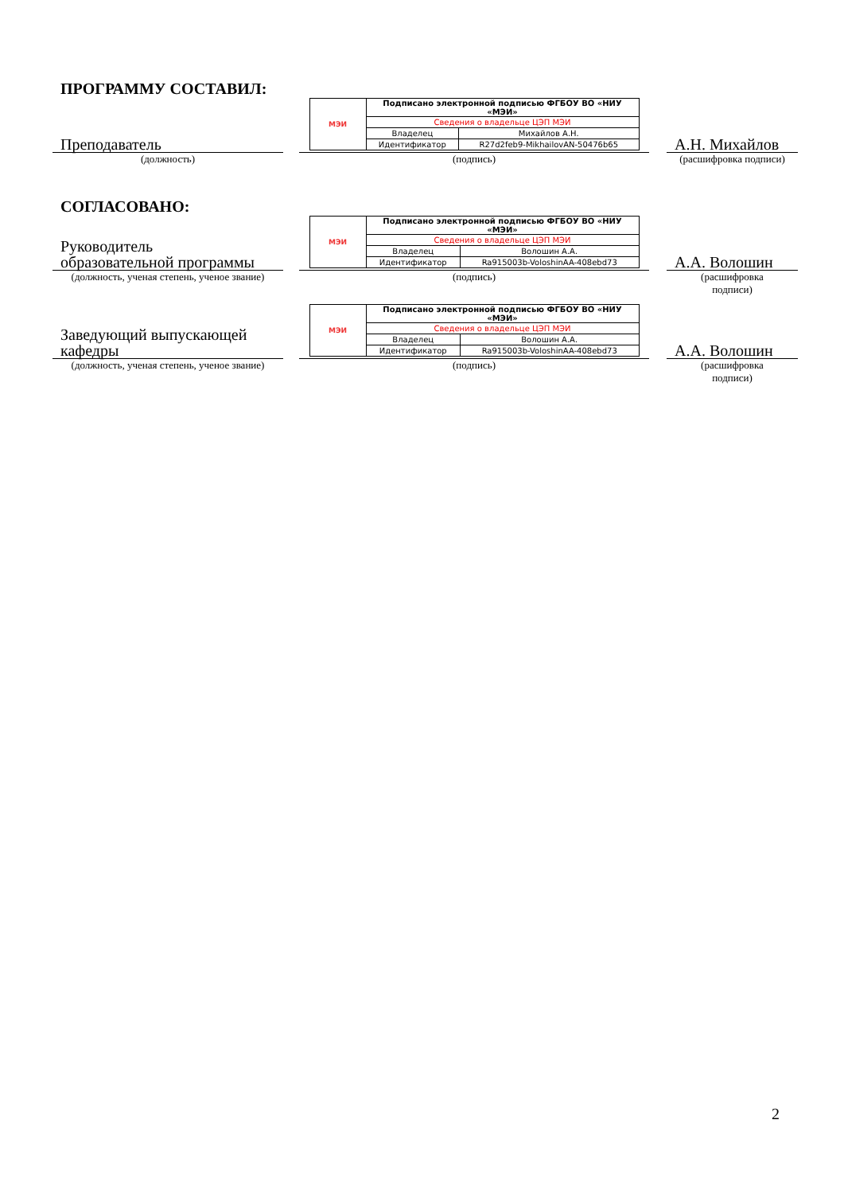ПРОГРАММУ СОСТАВИЛ:
Преподаватель
| МЭИ | Подписано электронной подписью ФГБОУ ВО «НИУ «МЭИ» | |
| | Сведения о владельце ЦЭП МЭИ | |
| | Владелец | Михайлов А.Н. |
| | Идентификатор | R27d2feb9-MikhailovAN-50476b65 |
А.Н. Михайлов
(должность)
(подпись)
(расшифровка подписи)
СОГЛАСОВАНО:
Руководитель
образовательной программы
| МЭИ | Подписано электронной подписью ФГБОУ ВО «НИУ «МЭИ» | |
| | Сведения о владельце ЦЭП МЭИ | |
| | Владелец | Волошин А.А. |
| | Идентификатор | Ra915003b-VoloshinAA-408ebd73 |
А.А. Волошин
(должность, ученая степень, ученое звание)
(подпись) (расшифровка
подписи)
Заведующий выпускающей
кафедры
| МЭИ | Подписано электронной подписью ФГБОУ ВО «НИУ «МЭИ» | |
| | Сведения о владельце ЦЭП МЭИ | |
| | Владелец | Волошин А.А. |
| | Идентификатор | Ra915003b-VoloshinAA-408ebd73 |
А.А. Волошин
(должность, ученая степень, ученое звание)
(подпись) (расшифровка
подписи)
2